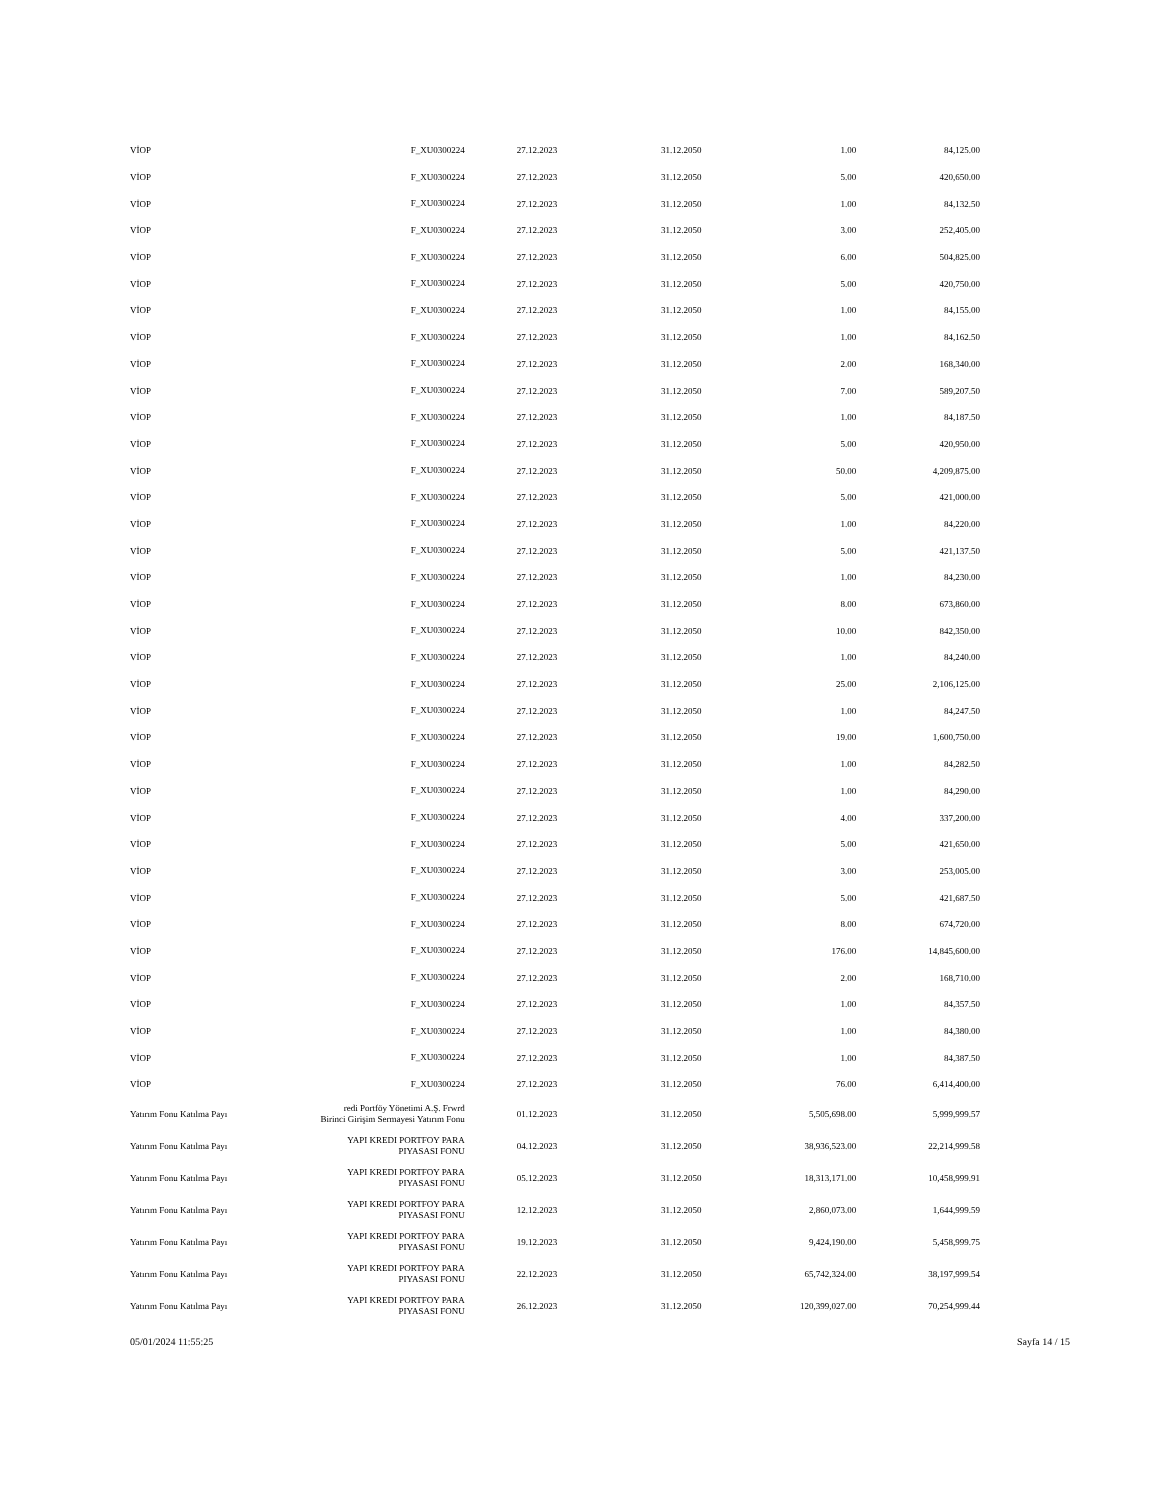| VİOP | F_XU0300224 | 27.12.2023 | 31.12.2050 | 1.00 | 84,125.00 |
| VİOP | F_XU0300224 | 27.12.2023 | 31.12.2050 | 5.00 | 420,650.00 |
| VİOP | F_XU0300224 | 27.12.2023 | 31.12.2050 | 1.00 | 84,132.50 |
| VİOP | F_XU0300224 | 27.12.2023 | 31.12.2050 | 3.00 | 252,405.00 |
| VİOP | F_XU0300224 | 27.12.2023 | 31.12.2050 | 6.00 | 504,825.00 |
| VİOP | F_XU0300224 | 27.12.2023 | 31.12.2050 | 5.00 | 420,750.00 |
| VİOP | F_XU0300224 | 27.12.2023 | 31.12.2050 | 1.00 | 84,155.00 |
| VİOP | F_XU0300224 | 27.12.2023 | 31.12.2050 | 1.00 | 84,162.50 |
| VİOP | F_XU0300224 | 27.12.2023 | 31.12.2050 | 2.00 | 168,340.00 |
| VİOP | F_XU0300224 | 27.12.2023 | 31.12.2050 | 7.00 | 589,207.50 |
| VİOP | F_XU0300224 | 27.12.2023 | 31.12.2050 | 1.00 | 84,187.50 |
| VİOP | F_XU0300224 | 27.12.2023 | 31.12.2050 | 5.00 | 420,950.00 |
| VİOP | F_XU0300224 | 27.12.2023 | 31.12.2050 | 50.00 | 4,209,875.00 |
| VİOP | F_XU0300224 | 27.12.2023 | 31.12.2050 | 5.00 | 421,000.00 |
| VİOP | F_XU0300224 | 27.12.2023 | 31.12.2050 | 1.00 | 84,220.00 |
| VİOP | F_XU0300224 | 27.12.2023 | 31.12.2050 | 5.00 | 421,137.50 |
| VİOP | F_XU0300224 | 27.12.2023 | 31.12.2050 | 1.00 | 84,230.00 |
| VİOP | F_XU0300224 | 27.12.2023 | 31.12.2050 | 8.00 | 673,860.00 |
| VİOP | F_XU0300224 | 27.12.2023 | 31.12.2050 | 10.00 | 842,350.00 |
| VİOP | F_XU0300224 | 27.12.2023 | 31.12.2050 | 1.00 | 84,240.00 |
| VİOP | F_XU0300224 | 27.12.2023 | 31.12.2050 | 25.00 | 2,106,125.00 |
| VİOP | F_XU0300224 | 27.12.2023 | 31.12.2050 | 1.00 | 84,247.50 |
| VİOP | F_XU0300224 | 27.12.2023 | 31.12.2050 | 19.00 | 1,600,750.00 |
| VİOP | F_XU0300224 | 27.12.2023 | 31.12.2050 | 1.00 | 84,282.50 |
| VİOP | F_XU0300224 | 27.12.2023 | 31.12.2050 | 1.00 | 84,290.00 |
| VİOP | F_XU0300224 | 27.12.2023 | 31.12.2050 | 4.00 | 337,200.00 |
| VİOP | F_XU0300224 | 27.12.2023 | 31.12.2050 | 5.00 | 421,650.00 |
| VİOP | F_XU0300224 | 27.12.2023 | 31.12.2050 | 3.00 | 253,005.00 |
| VİOP | F_XU0300224 | 27.12.2023 | 31.12.2050 | 5.00 | 421,687.50 |
| VİOP | F_XU0300224 | 27.12.2023 | 31.12.2050 | 8.00 | 674,720.00 |
| VİOP | F_XU0300224 | 27.12.2023 | 31.12.2050 | 176.00 | 14,845,600.00 |
| VİOP | F_XU0300224 | 27.12.2023 | 31.12.2050 | 2.00 | 168,710.00 |
| VİOP | F_XU0300224 | 27.12.2023 | 31.12.2050 | 1.00 | 84,357.50 |
| VİOP | F_XU0300224 | 27.12.2023 | 31.12.2050 | 1.00 | 84,380.00 |
| VİOP | F_XU0300224 | 27.12.2023 | 31.12.2050 | 1.00 | 84,387.50 |
| VİOP | F_XU0300224 | 27.12.2023 | 31.12.2050 | 76.00 | 6,414,400.00 |
| Yatırım Fonu Katılma Payı | redi Portföy Yönetimi A.Ş. Frwrd Birinci Girişim Sermayesi Yatırım Fonu | 01.12.2023 | 31.12.2050 | 5,505,698.00 | 5,999,999.57 |
| Yatırım Fonu Katılma Payı | YAPI KREDI PORTFOY PARA PIYASASI FONU | 04.12.2023 | 31.12.2050 | 38,936,523.00 | 22,214,999.58 |
| Yatırım Fonu Katılma Payı | YAPI KREDI PORTFOY PARA PIYASASI FONU | 05.12.2023 | 31.12.2050 | 18,313,171.00 | 10,458,999.91 |
| Yatırım Fonu Katılma Payı | YAPI KREDI PORTFOY PARA PIYASASI FONU | 12.12.2023 | 31.12.2050 | 2,860,073.00 | 1,644,999.59 |
| Yatırım Fonu Katılma Payı | YAPI KREDI PORTFOY PARA PIYASASI FONU | 19.12.2023 | 31.12.2050 | 9,424,190.00 | 5,458,999.75 |
| Yatırım Fonu Katılma Payı | YAPI KREDI PORTFOY PARA PIYASASI FONU | 22.12.2023 | 31.12.2050 | 65,742,324.00 | 38,197,999.54 |
| Yatırım Fonu Katılma Payı | YAPI KREDI PORTFOY PARA PIYASASI FONU | 26.12.2023 | 31.12.2050 | 120,399,027.00 | 70,254,999.44 |
05/01/2024 11:55:25 Sayfa 14 / 15